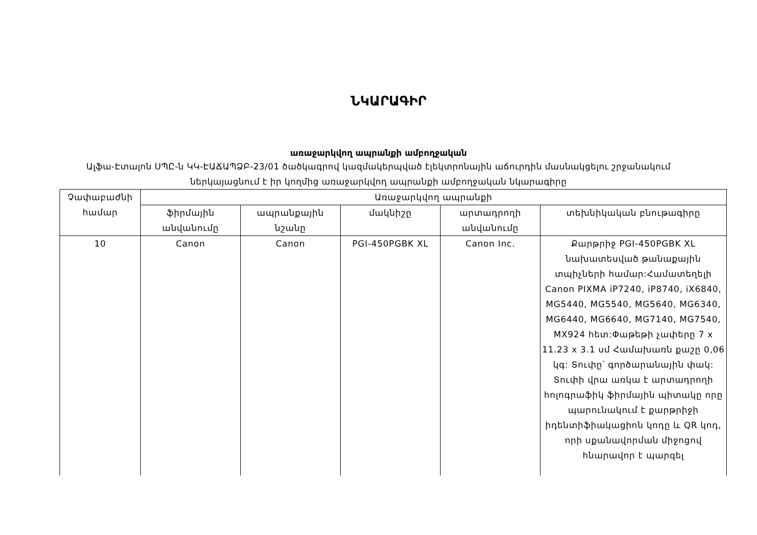ՆԿԱՐԱԳԻՐ
առաջարկվող ապրանքի ամբողջական
Ալֆա-Էտալոն ՍՊԸ-ն ԿԿ-ԷԱՃԱՊՁԲ-23/01 ծածկագրով կազմակերպված էլեկտրոնային աճուրդին մասնակցելու շրջանակում ներկայացնում է իր կողմից առաջարկվող ապրանքի ամբողջական նկարագիրը
| Չափաբաժնի համար | Առաջարկվող ապրանքի | | | | |
| --- | --- | --- | --- | --- | --- |
| | ֆիրմային անվանումը | ապրանքային նշանը | մակնիշը | արտադրողի անվանումը | տեխնիկական բնութագիրը |
| 10 | Canon | Canon | PGI-450PGBK XL | Canon Inc. | Քարթրիջ PGI-450PGBK XL նախատեսված թանաքային տպիչների համար:Համատեղելի Canon PIXMA iP7240, iP8740, iX6840, MG5440, MG5540, MG5640, MG6340, MG6440, MG6640, MG7140, MG7540, MX924 հետ:Փաթեթի չափերը 7 x 11.23 x 3.1 սմ Համախառն քաշը 0,06 կգ: Տուփը՝ գործարանային փակ: Տուփի վրա առկա է արտադրողի հոլոգրաֆիկ ֆիրմային պիտակը որը պարունակում է քարթրիջի իդենտիֆիակացիոն կոդը և QR կոդ, որի սքանավորման միջոցով հնարավոր է պարզել |